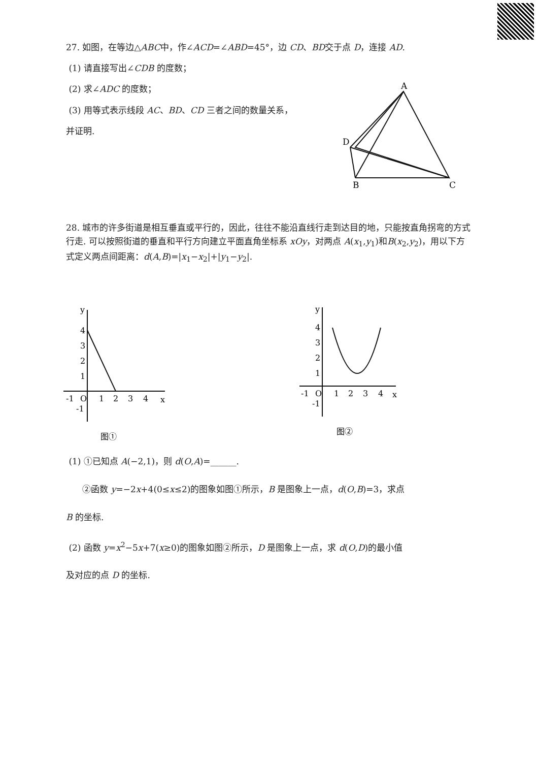27. 如图，在等边△ABC中，作∠ACD=∠ABD=45°，边 CD、BD交于点 D，连接 AD.
(1) 请直接写出∠CDB 的度数；
(2) 求∠ADC 的度数；
(3) 用等式表示线段 AC、BD、CD 三者之间的数量关系，
并证明.
A
D
B
C
28. 城市的许多街道是相互垂直或平行的，因此，往往不能沿直线行走到达目的地，只能按直角拐弯的方式行走. 可以按照街道的垂直和平行方向建立平面直角坐标系 xOy，对两点 A(x<sub>1</sub>,y<sub>1</sub>)和B(x<sub>2</sub>,y<sub>2</sub>)，用以下方式定义两点间距离：d(A,B)=|x<sub>1</sub>−x<sub>2</sub>|+|y<sub>1</sub>−y<sub>2</sub>|.
y
4
3
2
1
-1
O
1
2
3
4
x
-1
图①
y
4
3
2
1
-1
O
1
2
3
4
x
-1
图②
(1) ①已知点 A(−2,1)，则 d(O,A)=______.
②函数 y=−2x+4(0≤x≤2)的图象如图①所示，B 是图象上一点，d(O,B)=3，求点
B 的坐标.
(2) 函数 y=x<sup>2</sup>−5x+7(x≥0)的图象如图②所示，D 是图象上一点，求 d(O,D)的最小值
及对应的点 D 的坐标.